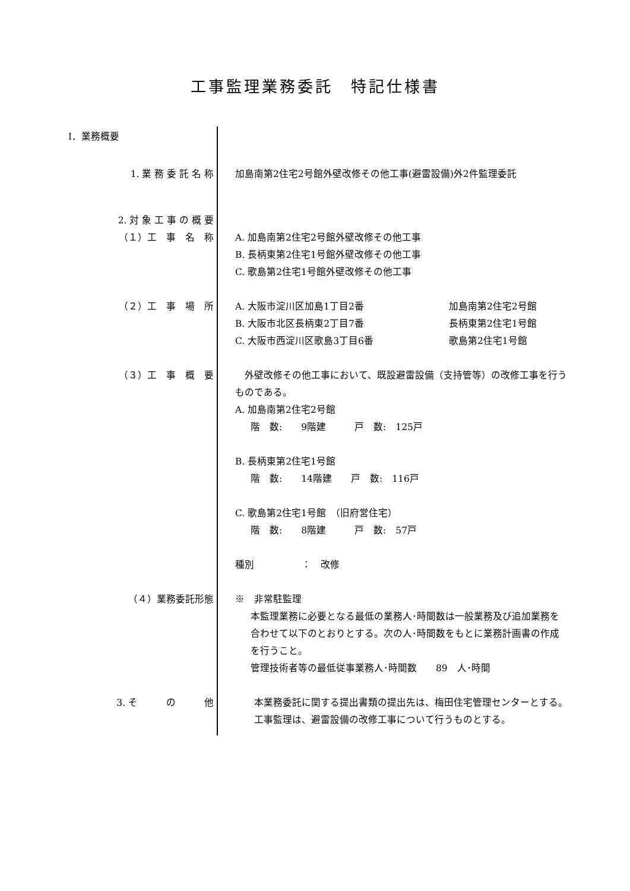工事監理業務委託　特記仕様書
I．業務概要
1. 業 務 委 託 名 称 加島南第2住宅2号館外壁改修その他工事(避雷設備)外2件監理委託
2. 対 象 工 事 の 概 要
（１）工　事　名　称
A. 加島南第2住宅2号館外壁改修その他工事
B. 長柄東第2住宅1号館外壁改修その他工事
C. 歌島第2住宅1号館外壁改修その他工事
（２）工　事　場　所 A. 大阪市淀川区加島1丁目2番 加島南第2住宅2号館
B. 大阪市北区長柄東2丁目7番 長柄東第2住宅1号館
C. 大阪市西淀川区歌島3丁目6番 歌島第2住宅1号館
（３）工　事　概　要 　外壁改修その他工事において、既設避雷設備（支持管等）の改修工事を行うものである。
A. 加島南第2住宅2号館
階　数:　　9階建　　　戸　数:　125戸
B. 長柄東第2住宅1号館
階　数:　　14階建　　戸　数:　116戸
C. 歌島第2住宅1号館　（旧府営住宅）
階　数:　　8階建　　　戸　数:　57戸
種別　　　　　：　改修
（４）業務委託形態 ※　非常駐監理
本監理業務に必要となる最低の業務人･時間数は一般業務及び追加業務を合わせて以下のとおりとする。次の人･時間数をもとに業務計画書の作成を行うこと。
管理技術者等の最低従事業務人･時間数　　89　人･時間
3. そ　　　の　　　他 　　本業務委託に関する提出書類の提出先は、梅田住宅管理センターとする。
　　工事監理は、避雷設備の改修工事について行うものとする。